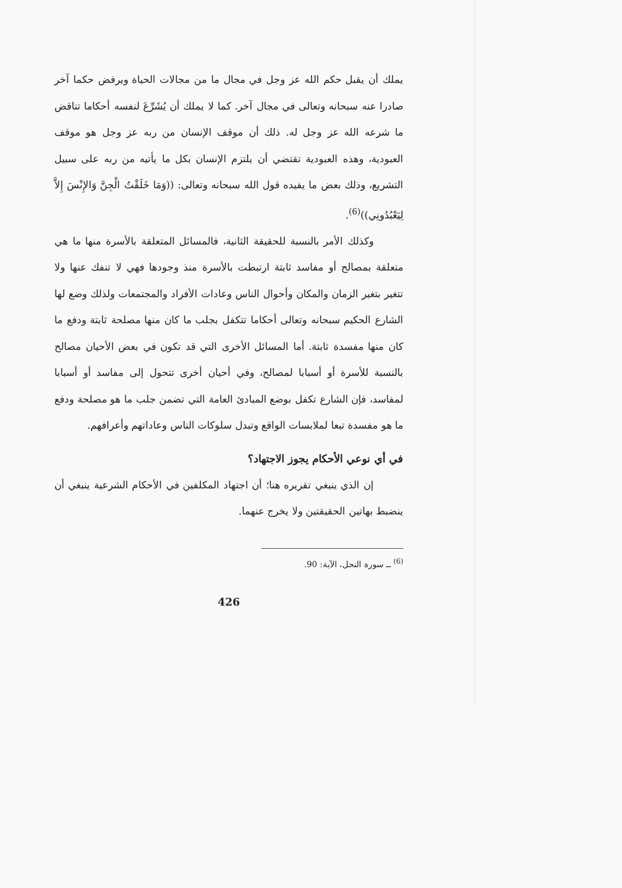يملك أن يقبل حكم الله عز وجل في مجال ما من مجالات الحياة ويرفض حكما آخر صادرا عنه سبحانه وتعالى في مجال آخر. كما لا يملك أن يُشَرِّعَ لنفسه أحكاما تناقض ما شرعه الله عز وجل له. ذلك أن موقف الإنسان من ربه عز وجل هو موقف العبودية، وهذه العبودية تقتضي أن يلتزم الإنسان بكل ما يأتيه من ربه على سبيل التشريع، وذلك بعض ما يفيده قول الله سبحانه وتعالى: ((وَمَا خَلَقْتُ الْجِنَّ وَالإِنْسَ إِلاَّ لِيَعْبُدُونِي))<sup>(6)</sup>.
وكذلك الأمر بالنسبة للحقيقة الثانية، فالمسائل المتعلقة بالأسرة منها ما هي متعلقة بمصالح أو مفاسد ثابتة ارتبطت بالأسرة منذ وجودها فهي لا تنفك عنها ولا تتغير بتغير الزمان والمكان وأحوال الناس وعادات الأفراد والمجتمعات ولذلك وضع لها الشارع الحكيم سبحانه وتعالى أحكاما تتكفل بجلب ما كان منها مصلحة ثابتة ودفع ما كان منها مفسدة ثابتة. أما المسائل الأخرى التي قد تكون في بعض الأحيان مصالح بالنسبة للأسرة أو أسبابا لمصالح، وفي أحيان أخرى تتحول إلى مفاسد أو أسبابا لمفاسد، فإن الشارع تكفل بوضع المبادئ العامة التي تضمن جلب ما هو مصلحة ودفع ما هو مفسدة تبعا لملابسات الواقع وتبدل سلوكات الناس وعاداتهم وأعرافهم.
في أي نوعي الأحكام يجوز الاجتهاد؟
إن الذي ينبغي تقريره هنا؛ أن اجتهاد المكلفين في الأحكام الشرعية ينبغي أن ينضبط بهاتين الحقيقتين ولا يخرج عنهما.
<sup>(6)</sup> ــ سورة النحل، الآية: 90.
426